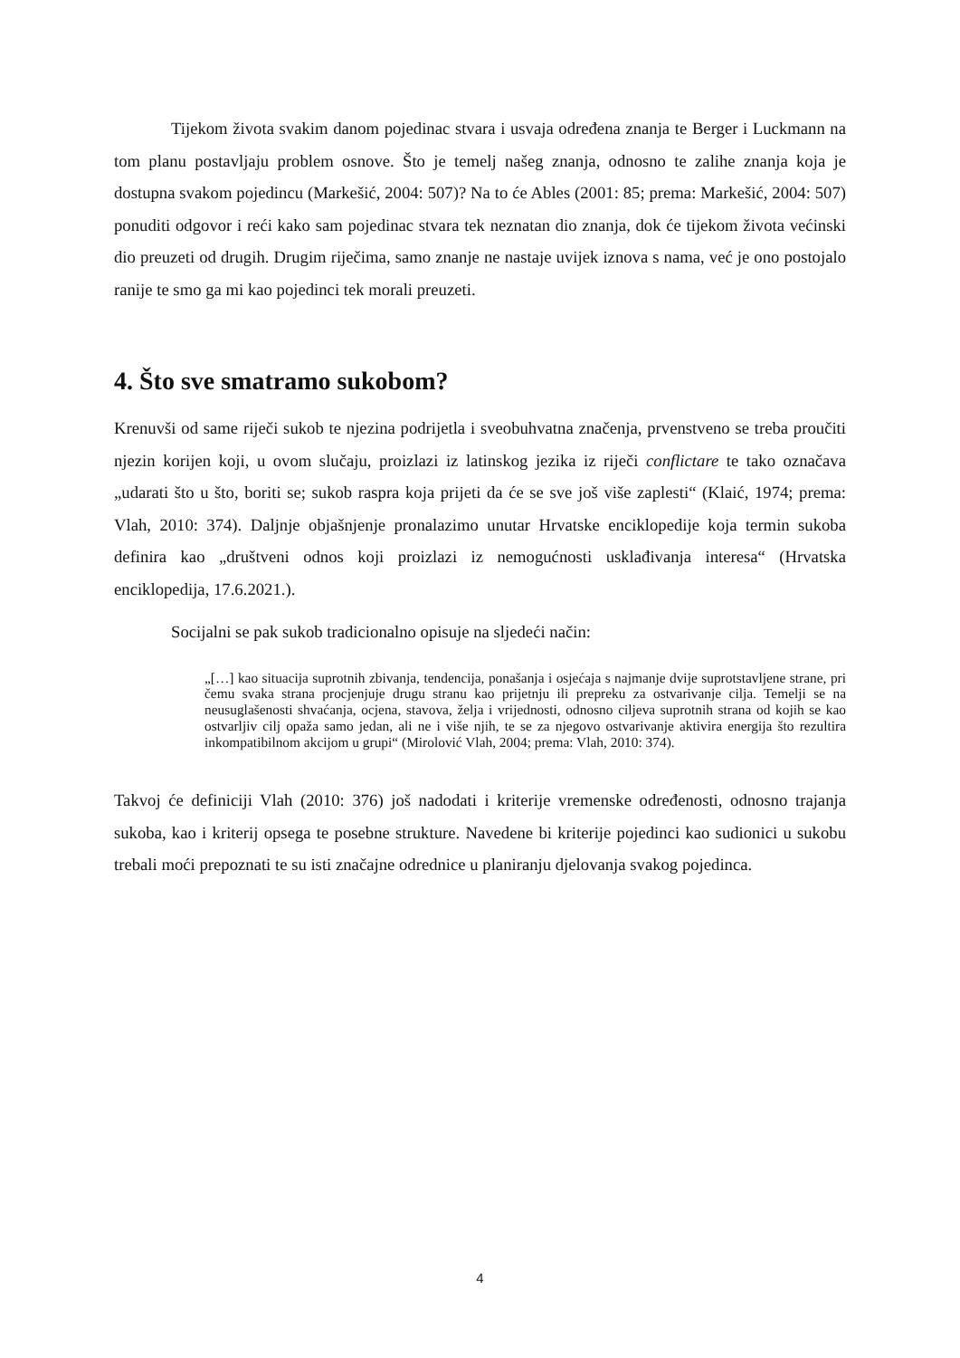Tijekom života svakim danom pojedinac stvara i usvaja određena znanja te Berger i Luckmann na tom planu postavljaju problem osnove. Što je temelj našeg znanja, odnosno te zalihe znanja koja je dostupna svakom pojedincu (Markešić, 2004: 507)? Na to će Ables (2001: 85; prema: Markešić, 2004: 507) ponuditi odgovor i reći kako sam pojedinac stvara tek neznatan dio znanja, dok će tijekom života većinski dio preuzeti od drugih. Drugim riječima, samo znanje ne nastaje uvijek iznova s nama, već je ono postojalo ranije te smo ga mi kao pojedinci tek morali preuzeti.
4. Što sve smatramo sukobom?
Krenuvši od same riječi sukob te njezina podrijetla i sveobuhvatna značenja, prvenstveno se treba proučiti njezin korijen koji, u ovom slučaju, proizlazi iz latinskog jezika iz riječi conflictare te tako označava „udarati što u što, boriti se; sukob raspra koja prijeti da će se sve još više zaplesti“ (Klaić, 1974; prema: Vlah, 2010: 374). Daljnje objašnjenje pronalazimo unutar Hrvatske enciklopedije koja termin sukoba definira kao „društveni odnos koji proizlazi iz nemogućnosti usklađivanja interesa“ (Hrvatska enciklopedija, 17.6.2021.).
Socijalni se pak sukob tradicionalno opisuje na sljedeći način:
„[…] kao situacija suprotnih zbivanja, tendencija, ponašanja i osjećaja s najmanje dvije suprotstavljene strane, pri čemu svaka strana procjenjuje drugu stranu kao prijetnju ili prepreku za ostvarivanje cilja. Temelji se na neusuglašenosti shvaćanja, ocjena, stavova, želja i vrijednosti, odnosno ciljeva suprotnih strana od kojih se kao ostvarljiv cilj opaža samo jedan, ali ne i više njih, te se za njegovo ostvarivanje aktivira energija što rezultira inkompatibilnom akcijom u grupi“ (Mirolović Vlah, 2004; prema: Vlah, 2010: 374).
Takvoj će definiciji Vlah (2010: 376) još nadodati i kriterije vremenske određenosti, odnosno trajanja sukoba, kao i kriterij opsega te posebne strukture. Navedene bi kriterije pojedinci kao sudionici u sukobu trebali moći prepoznati te su isti značajne odrednice u planiranju djelovanja svakog pojedinca.
4